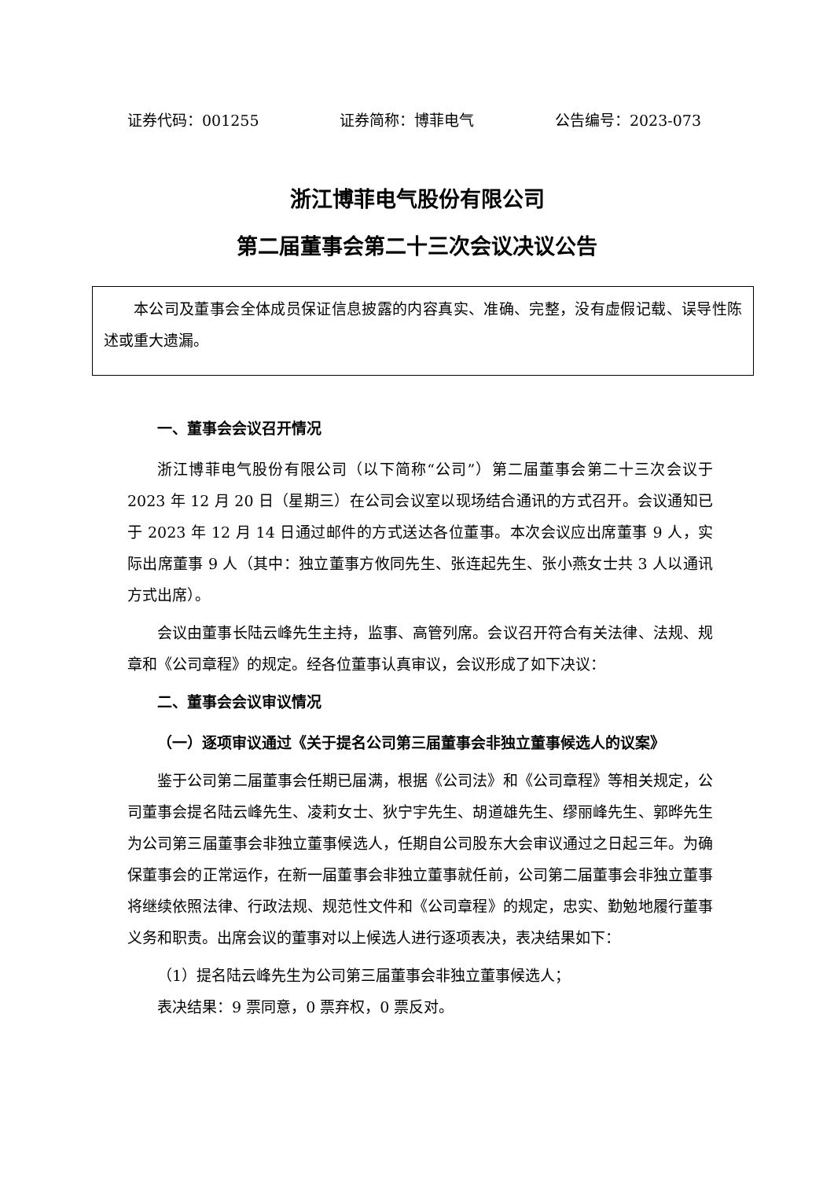证券代码：001255 证券简称：博菲电气 公告编号：2023-073
浙江博菲电气股份有限公司
第二届董事会第二十三次会议决议公告
本公司及董事会全体成员保证信息披露的内容真实、准确、完整，没有虚假记载、误导性陈述或重大遗漏。
一、董事会会议召开情况
浙江博菲电气股份有限公司（以下简称“公司”）第二届董事会第二十三次会议于 2023 年 12 月 20 日（星期三）在公司会议室以现场结合通讯的方式召开。会议通知已于 2023 年 12 月 14 日通过邮件的方式送达各位董事。本次会议应出席董事 9 人，实际出席董事 9 人（其中：独立董事方攸同先生、张连起先生、张小燕女士共 3 人以通讯方式出席）。
会议由董事长陆云峰先生主持，监事、高管列席。会议召开符合有关法律、法规、规章和《公司章程》的规定。经各位董事认真审议，会议形成了如下决议：
二、董事会会议审议情况
（一）逐项审议通过《关于提名公司第三届董事会非独立董事候选人的议案》
鉴于公司第二届董事会任期已届满，根据《公司法》和《公司章程》等相关规定，公司董事会提名陆云峰先生、凌莉女士、狄宁宇先生、胡道雄先生、缪丽峰先生、郭晔先生为公司第三届董事会非独立董事候选人，任期自公司股东大会审议通过之日起三年。为确保董事会的正常运作，在新一届董事会非独立董事就任前，公司第二届董事会非独立董事将继续依照法律、行政法规、规范性文件和《公司章程》的规定，忠实、勤勉地履行董事义务和职责。出席会议的董事对以上候选人进行逐项表决，表决结果如下：
（1）提名陆云峰先生为公司第三届董事会非独立董事候选人；
表决结果：9 票同意，0 票弃权，0 票反对。